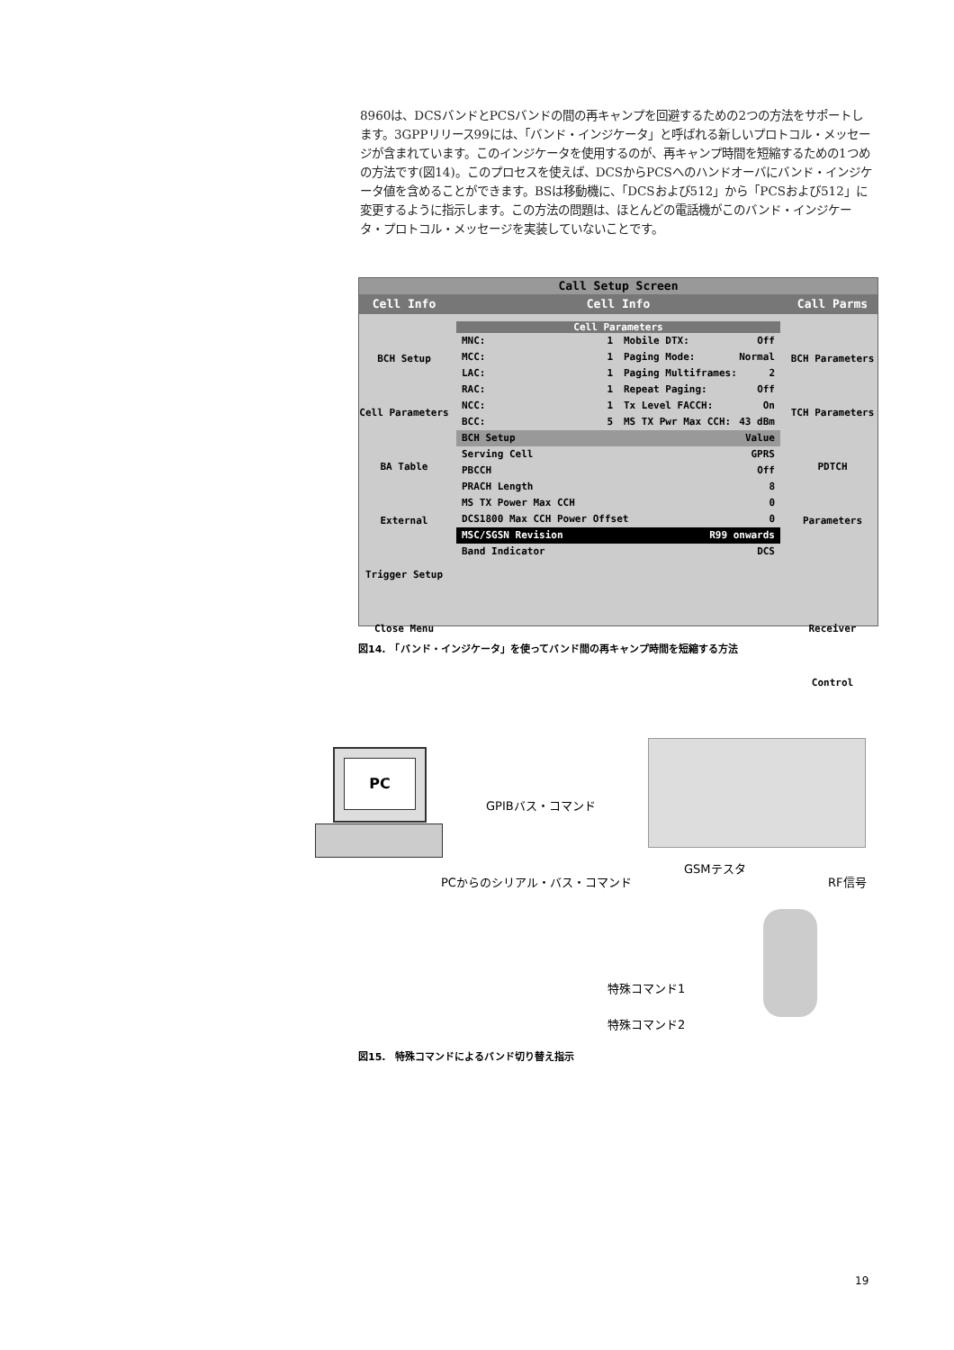8960は、DCSバンドとPCSバンドの間の再キャンプを回避するための2つの方法をサポートします。3GPPリリース99には、「バンド・インジケータ」と呼ばれる新しいプロトコル・メッセージが含まれています。このインジケータを使用するのが、再キャンプ時間を短縮するための1つめの方法です(図14)。このプロセスを使えば、DCSからPCSへのハンドオーバにバンド・インジケータ値を含めることができます。BSは移動機に、「DCSおよび512」から「PCSおよび512」に変更するように指示します。この方法の問題は、ほとんどの電話機がこのバンド・インジケータ・プロトコル・メッセージを実装していないことです。
Call Setup Screen
Cell Info Cell Info Call Parms
BCH Setup
Cell Parameters
BA Table
External Trigger Setup
Close Menu
Cell Parameters
MNC: 1
MCC: 1
LAC: 1
RAC: 1
NCC: 1
BCC: 5
Mobile DTX: Off
Paging Mode: Normal
Paging Multiframes: 2
Repeat Paging: Off
Tx Level FACCH: On
MS TX Pwr Max CCH: 43 dBm
BCH Setup Value
Serving Cell GPRS
PBCCH Off
PRACH Length 8
MS TX Power Max CCH 0
DCS1800 Max CCH Power Offset 0
MSC/SGSN Revision R99 onwards
Band Indicator DCS
BCH Parameters
TCH Parameters
PDTCH Parameters
Receiver Control
図14.　「バンド・インジケータ」を使ってバンド間の再キャンプ時間を短縮する方法
PC
GPIBバス・コマンド
GSMテスタ
PCからのシリアル・バス・コマンド RF信号
特殊コマンド1
特殊コマンド2
図15.　特殊コマンドによるバンド切り替え指示
19